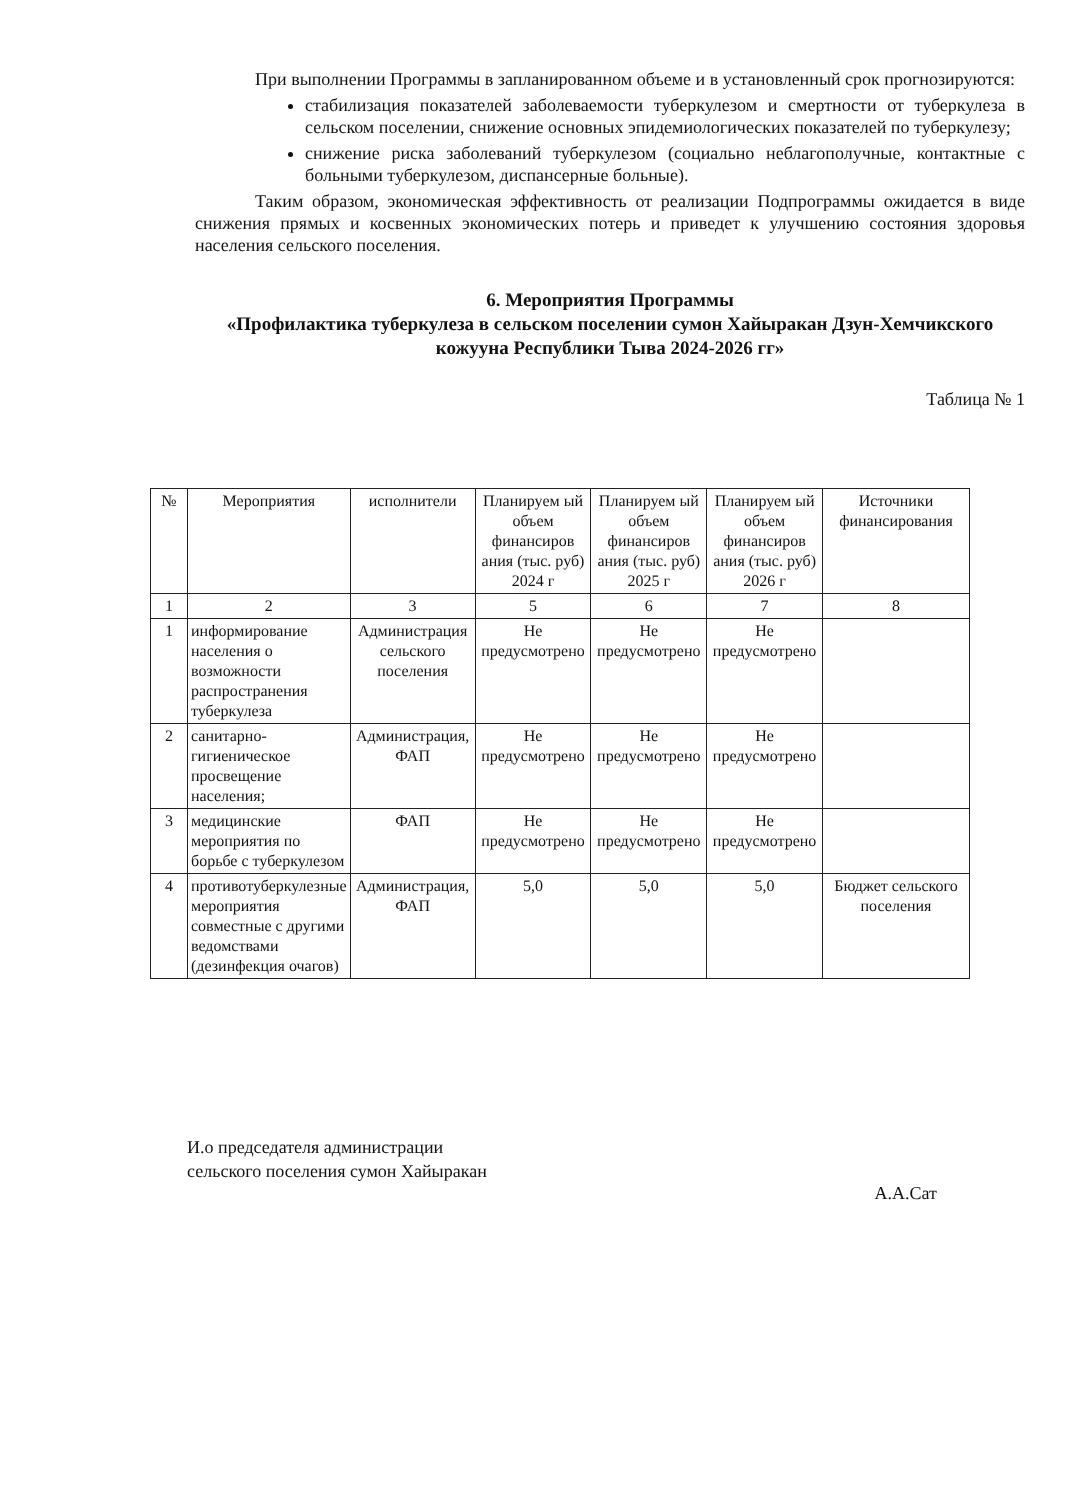При выполнении Программы в запланированном объеме и в установленный срок прогнозируются:
стабилизация показателей заболеваемости туберкулезом и смертности от туберкулеза в сельском поселении, снижение основных эпидемиологических показателей по туберкулезу;
снижение риска заболеваний туберкулезом (социально неблагополучные, контактные с больными туберкулезом, диспансерные больные).
Таким образом, экономическая эффективность от реализации Подпрограммы ожидается в виде снижения прямых и косвенных экономических потерь и приведет к улучшению состояния здоровья населения сельского поселения.
6. Мероприятия Программы
«Профилактика туберкулеза в сельском поселении сумон Хайыракан Дзун-Хемчикского кожууна Республики Тыва 2024-2026 гг»
Таблица № 1
| № | Мероприятия | исполнители | Планируем ый объем финансиров ания (тыс. руб) 2024 г | Планируем ый объем финансиров ания (тыс. руб) 2025 г | Планируем ый объем финансиров ания (тыс. руб) 2026 г | Источники финансирования |
| --- | --- | --- | --- | --- | --- | --- |
| 1 | 2 | 3 | 5 | 6 | 7 | 8 |
| 1 | информирование населения о возможности распространения туберкулеза | Администрация сельского поселения | Не предусмотрено | Не предусмотрено | Не предусмотрено | |
| 2 | санитарно-гигиеническое просвещение населения; | Администрация, ФАП | Не предусмотрено | Не предусмотрено | Не предусмотрено | |
| 3 | медицинские мероприятия по борьбе с туберкулезом | ФАП | Не предусмотрено | Не предусмотрено | Не предусмотрено | |
| 4 | противотуберкулезные мероприятия совместные с другими ведомствами (дезинфекция очагов) | Администрация, ФАП | 5,0 | 5,0 | 5,0 | Бюджет сельского поселения |
И.о председателя администрации
сельского поселения сумон Хайыракан А.А.Сат